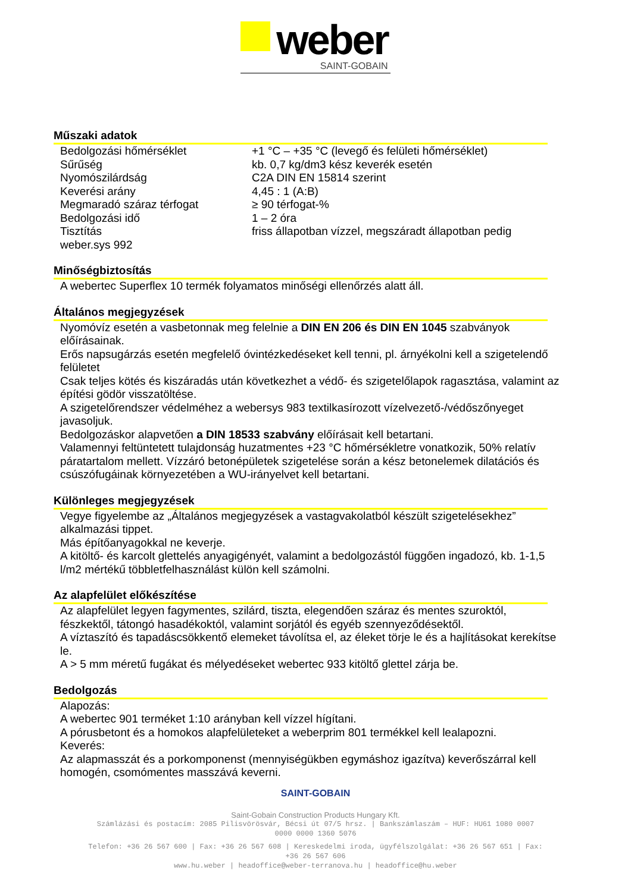weber SAINT-GOBAIN
Műszaki adatok
| Bedolgozási hőmérséklet | +1 °C – +35 °C (levegő és felületi hőmérséklet) |
| Sűrűség | kb. 0,7 kg/dm3 kész keverék esetén |
| Nyomószilárdság | C2A DIN EN 15814 szerint |
| Keverési arány | 4,45 : 1 (A:B) |
| Megmaradó száraz térfogat | ≥ 90 térfogat-% |
| Bedolgozási idő | 1 – 2 óra |
| Tisztítás | friss állapotban vízzel, megszáradt állapotban pedig |
| weber.sys 992 | |
Minőségbiztosítás
A webertec Superflex 10 termék folyamatos minőségi ellenőrzés alatt áll.
Általános megjegyzések
Nyomóvíz esetén a vasbetonnak meg felelnie a DIN EN 206 és DIN EN 1045 szabványok előírásainak.
Erős napsugárzás esetén megfelelő óvintézkedéseket kell tenni, pl. árnyékolni kell a szigetelendő felületet
Csak teljes kötés és kiszáradás után következhet a védő- és szigetelőlapok ragasztása, valamint az építési gödör visszatöltése.
A szigetelőrendszer védelméhez a webersys 983 textilkasírozott vízelvezető-/védőszőnyeget javasoljuk.
Bedolgozáskor alapvetően a DIN 18533 szabvány előírásait kell betartani.
Valamennyi feltüntetett tulajdonság huzatmentes +23 °C hőmérsékletre vonatkozik, 50% relatív páratartalom mellett. Vízzáró betonépületek szigetelése során a kész betonelemek dilatációs és csúszófugáinak környezetében a WU-irányelvet kell betartani.
Különleges megjegyzések
Vegye figyelembe az „Általános megjegyzések a vastagvakolatból készült szigetelésekhez” alkalmazási tippet.
Más építőanyagokkal ne keverje.
A kitöltő- és karcolt glettelés anyagigényét, valamint a bedolgozástól függően ingadozó, kb. 1-1,5 l/m2 mértékű többletfelhasználást külön kell számolni.
Az alapfelület előkészítése
Az alapfelület legyen fagymentes, szilárd, tiszta, elegendően száraz és mentes szuroktól, fészkektől, tátongó hasadékoktól, valamint sorjától és egyéb szennyeződésektől.
A víztaszító és tapadáscsökkentő elemeket távolítsa el, az éleket törje le és a hajlításokat kerekítse le.
A > 5 mm méretű fugákat és mélyedéseket webertec 933 kitöltő glettel zárja be.
Bedolgozás
Alapozás:
A webertec 901 terméket 1:10 arányban kell vízzel hígítani.
A pórusbetont és a homokos alapfelületeket a weberprim 801 termékkel kell lealapozni.
Keverés:
Az alapmasszát és a porkomponenst (mennyiségükben egymáshoz igazítva) keverőszárral kell homogén, csomómentes masszává keverni.
SAINT-GOBAIN
Saint-Gobain Construction Products Hungary Kft.
Számlázási és postacím: 2085 Pilisvörösvár, Bécsi út 07/5 hrsz. | Bankszámlaszám – HUF: HU61 1080 0007
0000 0000 1360 5076
Telefon: +36 26 567 600 | Fax: +36 26 567 608 | Kereskedelmi iroda, ügyfélszolgálat: +36 26 567 651 | Fax:
+36 26 567 606
www.hu.weber | headoffice@weber-terranova.hu | headoffice@hu.weber